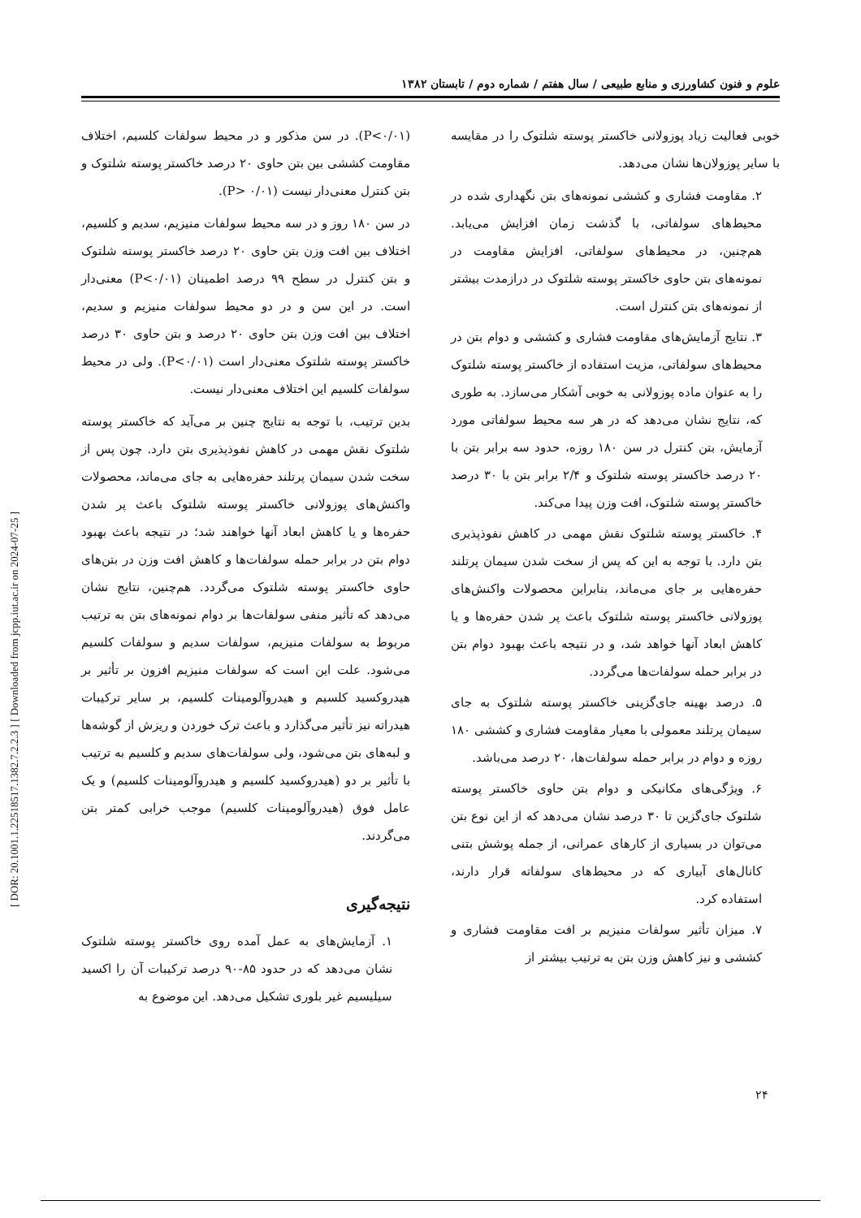علوم و فنون کشاورزی و منابع طبیعی / سال هفتم / شماره دوم / تابستان ۱۳۸۲
(P<۰/۰۱). در سن مذکور و در محیط سولفات کلسیم، اختلاف مقاومت کششی بین بتن حاوی ۲۰ درصد خاکستر پوسته شلتوک و بتن کنترل معنی‌دار نیست (P> ۰/۰۱).
در سن ۱۸۰ روز و در سه محیط سولفات منیزیم، سدیم و کلسیم، اختلاف بین افت وزن بتن حاوی ۲۰ درصد خاکستر پوسته شلتوک و بتن کنترل در سطح ۹۹ درصد اطمینان (P<۰/۰۱) معنی‌دار است. در این سن و در دو محیط سولفات منیزیم و سدیم، اختلاف بین افت وزن بتن حاوی ۲۰ درصد و بتن حاوی ۳۰ درصد خاکستر پوسته شلتوک معنی‌دار است (P<۰/۰۱). ولی در محیط سولفات کلسیم این اختلاف معنی‌دار نیست.
بدین ترتیب، با توجه به نتایج چنین بر می‌آید که خاکستر پوسته شلتوک نقش مهمی در کاهش نفوذپذیری بتن دارد. چون پس از سخت شدن سیمان پرتلند حفره‌هایی به جای می‌ماند، محصولات واکنش‌های پوزولانی خاکستر پوسته شلتوک باعث پر شدن حفره‌ها و یا کاهش ابعاد آنها خواهند شد؛ در نتیجه باعث بهبود دوام بتن در برابر حمله سولفات‌ها و کاهش افت وزن در بتن‌های حاوی خاکستر پوسته شلتوک می‌گردد. هم‌چنین، نتایج نشان می‌دهد که تأثیر منفی سولفات‌ها بر دوام نمونه‌های بتن به ترتیب مربوط به سولفات منیزیم، سولفات سدیم و سولفات کلسیم می‌شود. علت این است که سولفات منیزیم افزون بر تأثیر بر هیدروکسید کلسیم و هیدروآلومینات کلسیم، بر سایر ترکیبات هیدراته نیز تأثیر می‌گذارد و باعث ترک خوردن و ریزش از گوشه‌ها و لبه‌های بتن می‌شود، ولی سولفات‌های سدیم و کلسیم به ترتیب با تأثیر بر دو (هیدروکسید کلسیم و هیدروآلومینات کلسیم) و یک عامل فوق (هیدروآلومینات کلسیم) موجب خرابی کمتر بتن می‌گردند.
نتیجه‌گیری
۱. آزمایش‌های به عمل آمده روی خاکستر پوسته شلتوک نشان می‌دهد که در حدود ۸۵-۹۰ درصد ترکیبات آن را اکسید سیلیسیم غیر بلوری تشکیل می‌دهد. این موضوع به
خوبی فعالیت زیاد پوزولانی خاکستر پوسته شلتوک را در مقایسه با سایر پوزولان‌ها نشان می‌دهد.
۲. مقاومت فشاری و کششی نمونه‌های بتن نگهداری شده در محیط‌های سولفاتی، با گذشت زمان افزایش می‌یابد. هم‌چنین، در محیط‌های سولفاتی، افزایش مقاومت در نمونه‌های بتن حاوی خاکستر پوسته شلتوک در درازمدت بیشتر از نمونه‌های بتن کنترل است.
۳. نتایج آزمایش‌های مقاومت فشاری و کششی و دوام بتن در محیط‌های سولفاتی، مزیت استفاده از خاکستر پوسته شلتوک را به عنوان ماده پوزولانی به خوبی آشکار می‌سازد. به طوری که، نتایج نشان می‌دهد که در هر سه محیط سولفاتی مورد آزمایش، بتن کنترل در سن ۱۸۰ روزه، حدود سه برابر بتن با ۲۰ درصد خاکستر پوسته شلتوک و ۲/۴ برابر بتن با ۳۰ درصد خاکستر پوسته شلتوک، افت وزن پیدا می‌کند.
۴. خاکستر پوسته شلتوک نقش مهمی در کاهش نفوذپذیری بتن دارد. با توجه به این که پس از سخت شدن سیمان پرتلند حفره‌هایی بر جای می‌ماند، بنابراین محصولات واکنش‌های پوزولانی خاکستر پوسته شلتوک باعث پر شدن حفره‌ها و یا کاهش ابعاد آنها خواهد شد، و در نتیجه باعث بهبود دوام بتن در برابر حمله سولفات‌ها می‌گردد.
۵. درصد بهینه جای‌گزینی خاکستر پوسته شلتوک به جای سیمان پرتلند معمولی با معیار مقاومت فشاری و کششی ۱۸۰ روزه و دوام در برابر حمله سولفات‌ها، ۲۰ درصد می‌باشد.
۶. ویژگی‌های مکانیکی و دوام بتن حاوی خاکستر پوسته شلتوک جای‌گزین تا ۳۰ درصد نشان می‌دهد که از این نوع بتن می‌توان در بسیاری از کارهای عمرانی، از جمله پوشش بتنی کانال‌های آبیاری که در محیط‌های سولفاته قرار دارند، استفاده کرد.
۷. میزان تأثیر سولفات منیزیم بر افت مقاومت فشاری و کششی و نیز کاهش وزن بتن به ترتیب بیشتر از
۲۴
[ DOR: 20.1001.1.22518517.1382.7.2.2.3 ] [ Downloaded from jcpp.iut.ac.ir on 2024-07-25 ]